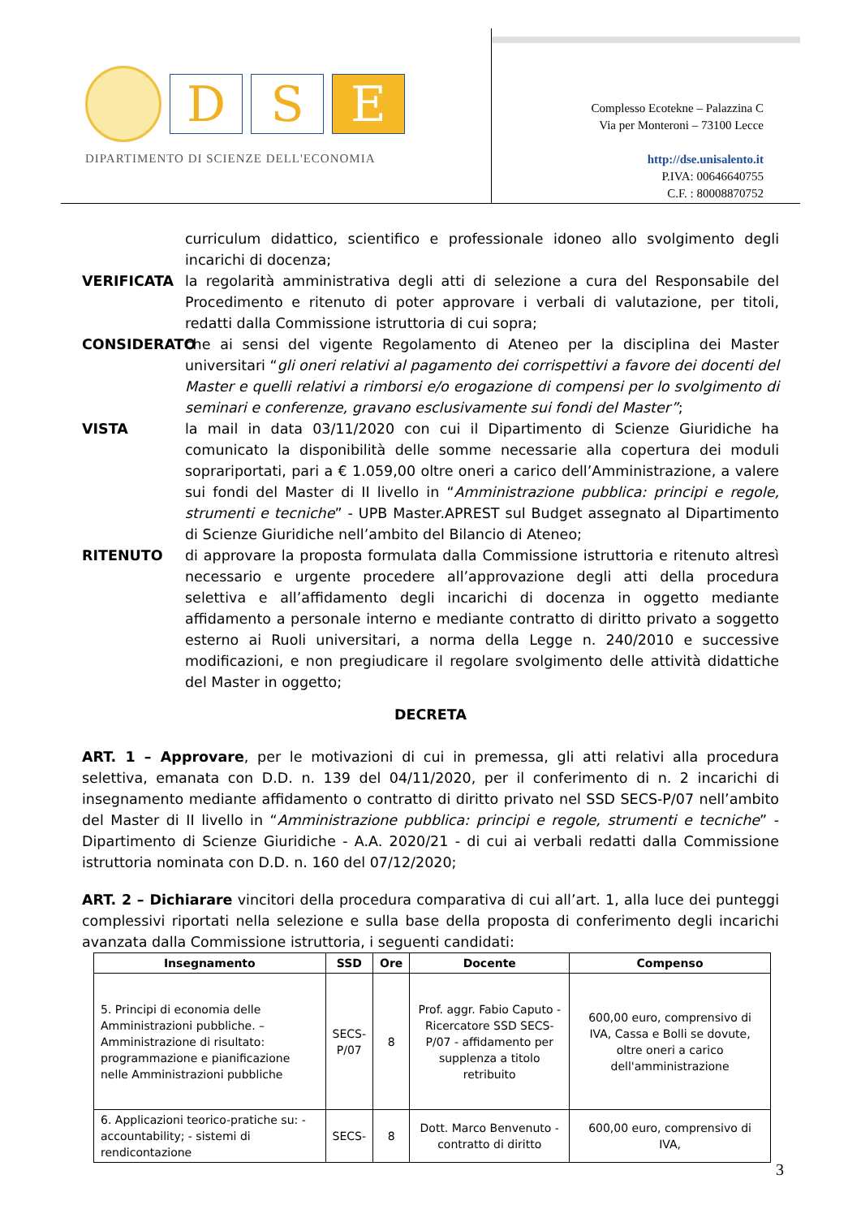D S E
DIPARTIMENTO DI SCIENZE DELL'ECONOMIA
Complesso Ecotekne – Palazzina C
Via per Monteroni – 73100 Lecce
http://dse.unisalento.it
P.IVA: 00646640755
C.F. : 80008870752
curriculum didattico, scientifico e professionale idoneo allo svolgimento degli incarichi di docenza;
VERIFICATA la regolarità amministrativa degli atti di selezione a cura del Responsabile del Procedimento e ritenuto di poter approvare i verbali di valutazione, per titoli, redatti dalla Commissione istruttoria di cui sopra;
CONSIDERATO che ai sensi del vigente Regolamento di Ateneo per la disciplina dei Master universitari “gli oneri relativi al pagamento dei corrispettivi a favore dei docenti del Master e quelli relativi a rimborsi e/o erogazione di compensi per lo svolgimento di seminari e conferenze, gravano esclusivamente sui fondi del Master”;
VISTA la mail in data 03/11/2020 con cui il Dipartimento di Scienze Giuridiche ha comunicato la disponibilità delle somme necessarie alla copertura dei moduli soprariportati, pari a € 1.059,00 oltre oneri a carico dell’Amministrazione, a valere sui fondi del Master di II livello in “Amministrazione pubblica: principi e regole, strumenti e tecniche” - UPB Master.APREST sul Budget assegnato al Dipartimento di Scienze Giuridiche nell’ambito del Bilancio di Ateneo;
RITENUTO di approvare la proposta formulata dalla Commissione istruttoria e ritenuto altresì necessario e urgente procedere all’approvazione degli atti della procedura selettiva e all’affidamento degli incarichi di docenza in oggetto mediante affidamento a personale interno e mediante contratto di diritto privato a soggetto esterno ai Ruoli universitari, a norma della Legge n. 240/2010 e successive modificazioni, e non pregiudicare il regolare svolgimento delle attività didattiche del Master in oggetto;
DECRETA
ART. 1 – Approvare, per le motivazioni di cui in premessa, gli atti relativi alla procedura selettiva, emanata con D.D. n. 139 del 04/11/2020, per il conferimento di n. 2 incarichi di insegnamento mediante affidamento o contratto di diritto privato nel SSD SECS-P/07 nell’ambito del Master di II livello in “Amministrazione pubblica: principi e regole, strumenti e tecniche” - Dipartimento di Scienze Giuridiche - A.A. 2020/21 - di cui ai verbali redatti dalla Commissione istruttoria nominata con D.D. n. 160 del 07/12/2020;
ART. 2 – Dichiarare vincitori della procedura comparativa di cui all’art. 1, alla luce dei punteggi complessivi riportati nella selezione e sulla base della proposta di conferimento degli incarichi avanzata dalla Commissione istruttoria, i seguenti candidati:
| Insegnamento | SSD | Ore | Docente | Compenso |
| --- | --- | --- | --- | --- |
| 5. Principi di economia delle Amministrazioni pubbliche. – Amministrazione di risultato: programmazione e pianificazione nelle Amministrazioni pubbliche | SECS- P/07 | 8 | Prof. aggr. Fabio Caputo - Ricercatore SSD SECS-P/07 - affidamento per supplenza a titolo retribuito | 600,00 euro, comprensivo di IVA, Cassa e Bolli se dovute, oltre oneri a carico dell'amministrazione |
| 6. Applicazioni teorico-pratiche su: - accountability; - sistemi di rendicontazione | SECS- | 8 | Dott. Marco Benvenuto - contratto di diritto | 600,00 euro, comprensivo di IVA, |
3